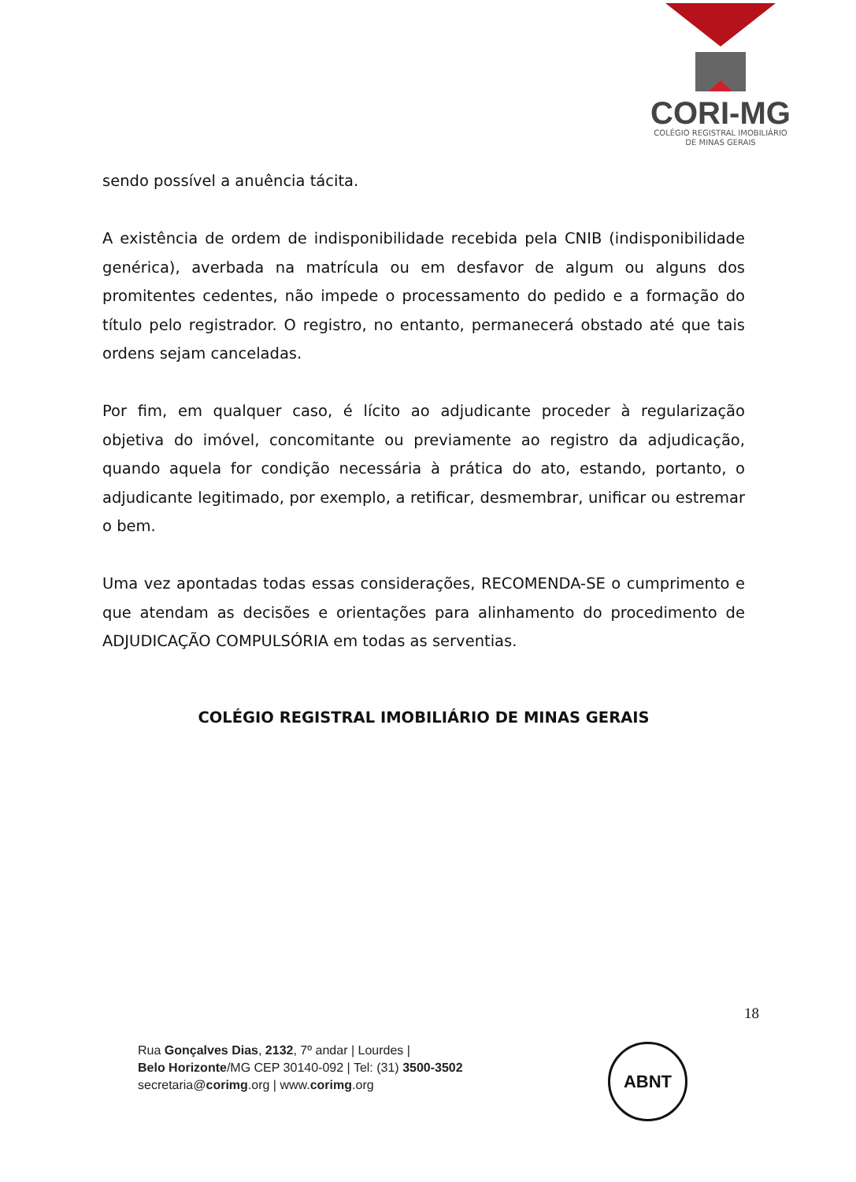CORI-MG
COLÉGIO REGISTRAL IMOBILIÁRIO
DE MINAS GERAIS
sendo possível a anuência tácita.
A existência de ordem de indisponibilidade recebida pela CNIB (indisponibilidade genérica), averbada na matrícula ou em desfavor de algum ou alguns dos promitentes cedentes, não impede o processamento do pedido e a formação do título pelo registrador. O registro, no entanto, permanecerá obstado até que tais ordens sejam canceladas.
Por fim, em qualquer caso, é lícito ao adjudicante proceder à regularização objetiva do imóvel, concomitante ou previamente ao registro da adjudicação, quando aquela for condição necessária à prática do ato, estando, portanto, o adjudicante legitimado, por exemplo, a retificar, desmembrar, unificar ou estremar o bem.
Uma vez apontadas todas essas considerações, RECOMENDA-SE o cumprimento e que atendam as decisões e orientações para alinhamento do procedimento de ADJUDICAÇÃO COMPULSÓRIA em todas as serventias.
COLÉGIO REGISTRAL IMOBILIÁRIO DE MINAS GERAIS
18
Rua Gonçalves Dias, 2132, 7º andar | Lourdes |
Belo Horizonte/MG CEP 30140-092 | Tel: (31) 3500-3502
secretaria@corimg.org | www.corimg.org
ABNT